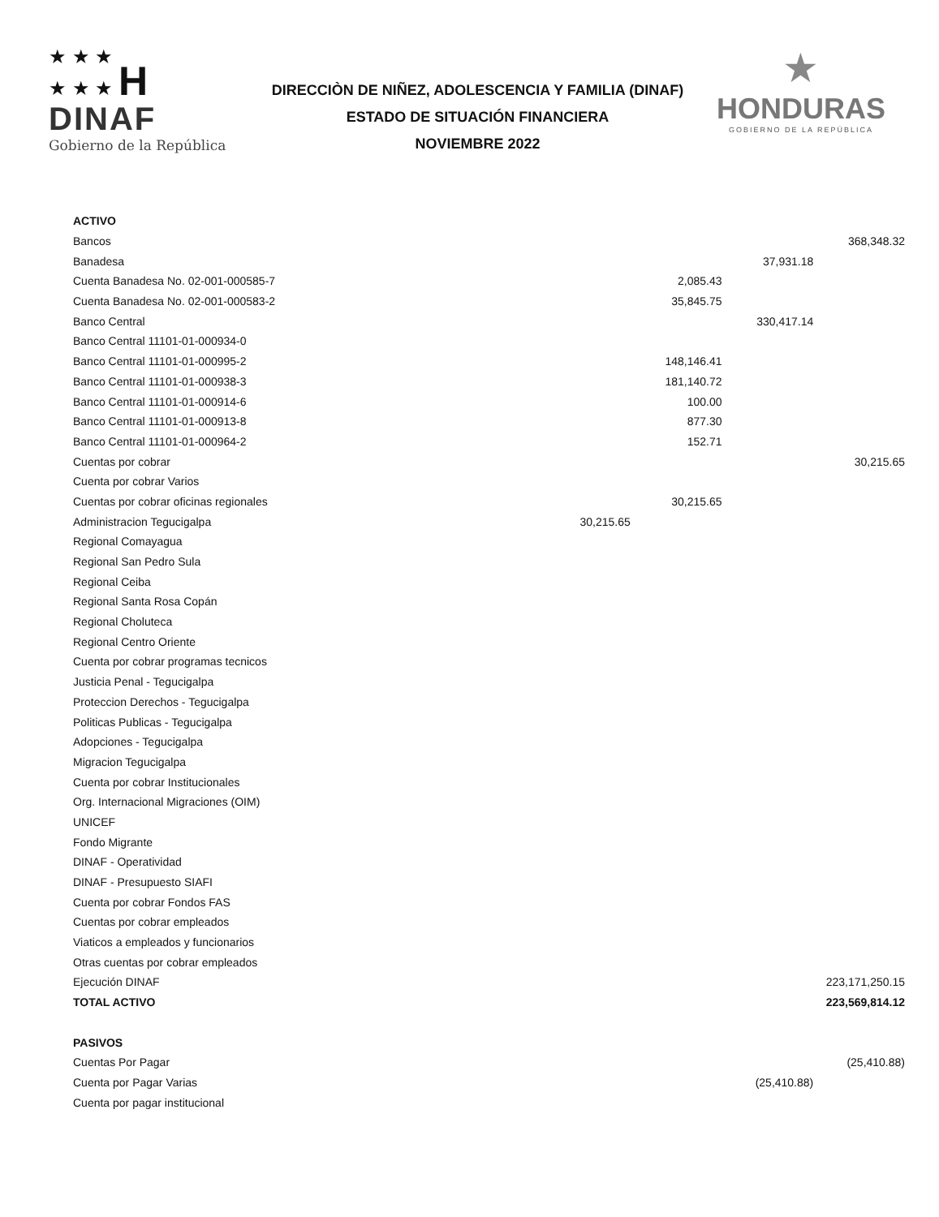★ ★ ★
★ ★ ★ H
DINAF
Gobierno de la República
DIRECCIÒN DE NIÑEZ, ADOLESCENCIA Y FAMILIA (DINAF)
ESTADO DE SITUACIÓN FINANCIERA
NOVIEMBRE 2022
★
HONDURAS
GOBIERNO DE LA REPÚBLICA
| ACTIVO | | | | |
| Bancos | | | | 368,348.32 |
| Banadesa | | | 37,931.18 | |
| Cuenta Banadesa No. 02-001-000585-7 | | 2,085.43 | | |
| Cuenta Banadesa No. 02-001-000583-2 | | 35,845.75 | | |
| Banco Central | | | 330,417.14 | |
| Banco Central 11101-01-000934-0 | | | | |
| Banco Central 11101-01-000995-2 | | 148,146.41 | | |
| Banco Central 11101-01-000938-3 | | 181,140.72 | | |
| Banco Central 11101-01-000914-6 | | 100.00 | | |
| Banco Central 11101-01-000913-8 | | 877.30 | | |
| Banco Central 11101-01-000964-2 | | 152.71 | | |
| Cuentas por cobrar | | | | 30,215.65 |
| Cuenta por cobrar Varios | | | | |
| Cuentas por cobrar oficinas regionales | | 30,215.65 | | |
| Administracion Tegucigalpa | 30,215.65 | | | |
| Regional Comayagua | | | | |
| Regional San Pedro Sula | | | | |
| Regional Ceiba | | | | |
| Regional Santa Rosa Copán | | | | |
| Regional Choluteca | | | | |
| Regional Centro Oriente | | | | |
| Cuenta por cobrar programas tecnicos | | | | |
| Justicia Penal - Tegucigalpa | | | | |
| Proteccion Derechos - Tegucigalpa | | | | |
| Politicas Publicas - Tegucigalpa | | | | |
| Adopciones - Tegucigalpa | | | | |
| Migracion Tegucigalpa | | | | |
| Cuenta por cobrar Institucionales | | | | |
| Org. Internacional Migraciones (OIM) | | | | |
| UNICEF | | | | |
| Fondo Migrante | | | | |
| DINAF - Operatividad | | | | |
| DINAF - Presupuesto SIAFI | | | | |
| Cuenta por cobrar Fondos FAS | | | | |
| Cuentas por cobrar empleados | | | | |
| Viaticos a empleados y funcionarios | | | | |
| Otras cuentas por cobrar empleados | | | | |
| Ejecución DINAF | | | | 223,171,250.15 |
| TOTAL ACTIVO | | | | 223,569,814.12 |
| PASIVOS | | | | |
| Cuentas Por Pagar | | | | (25,410.88) |
| Cuenta por Pagar Varias | | | (25,410.88) | |
| Cuenta por pagar institucional | | | | |